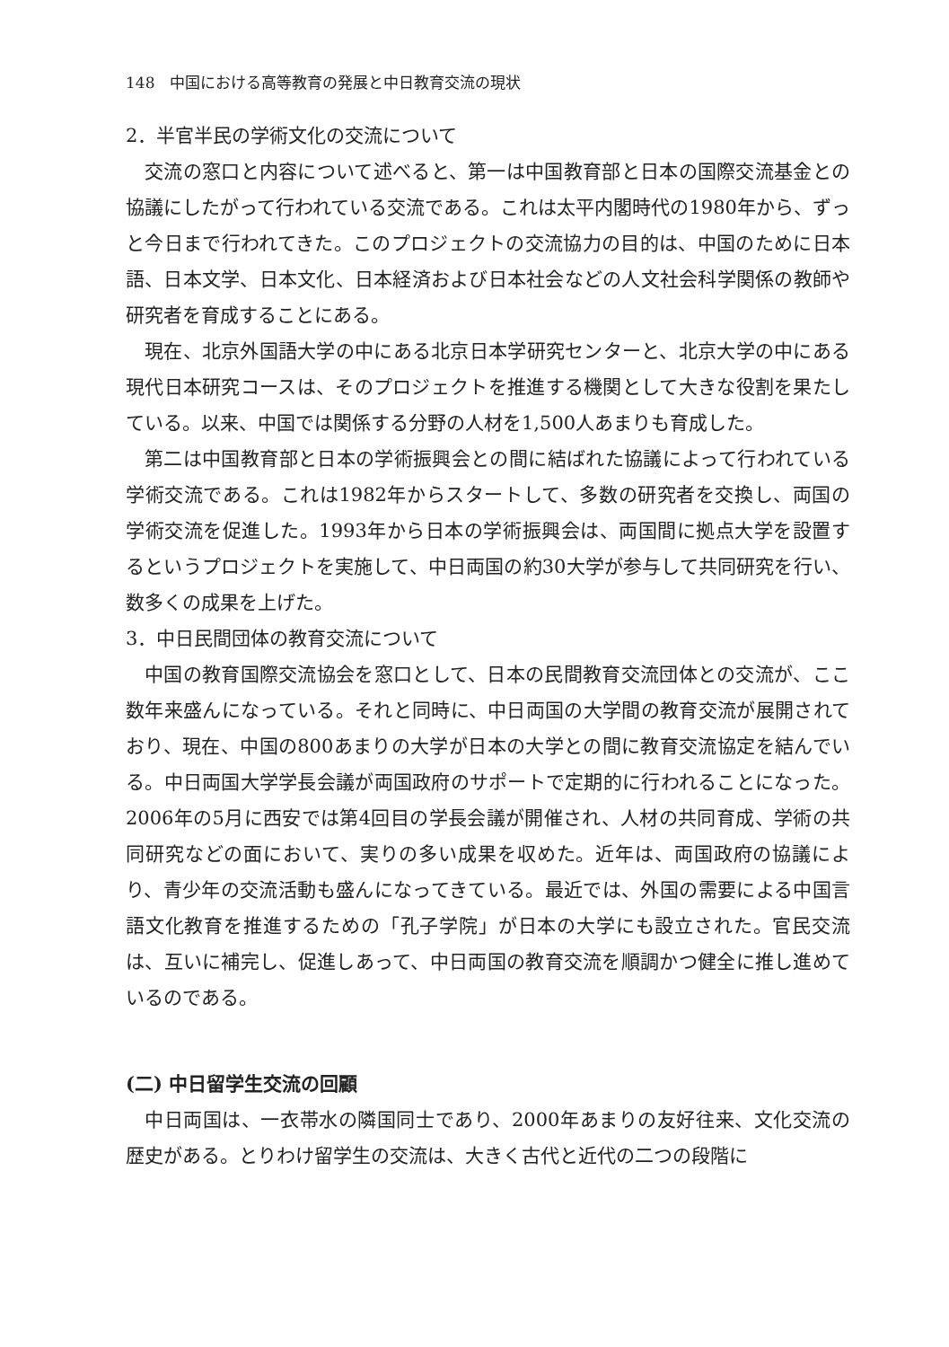148　中国における高等教育の発展と中日教育交流の現状
2．半官半民の学術文化の交流について
交流の窓口と内容について述べると、第一は中国教育部と日本の国際交流基金との協議にしたがって行われている交流である。これは太平内閣時代の1980年から、ずっと今日まで行われてきた。このプロジェクトの交流協力の目的は、中国のために日本語、日本文学、日本文化、日本経済および日本社会などの人文社会科学関係の教師や研究者を育成することにある。
現在、北京外国語大学の中にある北京日本学研究センターと、北京大学の中にある現代日本研究コースは、そのプロジェクトを推進する機関として大きな役割を果たしている。以来、中国では関係する分野の人材を1,500人あまりも育成した。
第二は中国教育部と日本の学術振興会との間に結ばれた協議によって行われている学術交流である。これは1982年からスタートして、多数の研究者を交換し、両国の学術交流を促進した。1993年から日本の学術振興会は、両国間に拠点大学を設置するというプロジェクトを実施して、中日両国の約30大学が参与して共同研究を行い、数多くの成果を上げた。
3．中日民間団体の教育交流について
中国の教育国際交流協会を窓口として、日本の民間教育交流団体との交流が、ここ数年来盛んになっている。それと同時に、中日両国の大学間の教育交流が展開されており、現在、中国の800あまりの大学が日本の大学との間に教育交流協定を結んでいる。中日両国大学学長会議が両国政府のサポートで定期的に行われることになった。2006年の5月に西安では第4回目の学長会議が開催され、人材の共同育成、学術の共同研究などの面において、実りの多い成果を収めた。近年は、両国政府の協議により、青少年の交流活動も盛んになってきている。最近では、外国の需要による中国言語文化教育を推進するための「孔子学院」が日本の大学にも設立された。官民交流は、互いに補完し、促進しあって、中日両国の教育交流を順調かつ健全に推し進めているのである。
(二) 中日留学生交流の回顧
中日両国は、一衣帯水の隣国同士であり、2000年あまりの友好往来、文化交流の歴史がある。とりわけ留学生の交流は、大きく古代と近代の二つの段階に